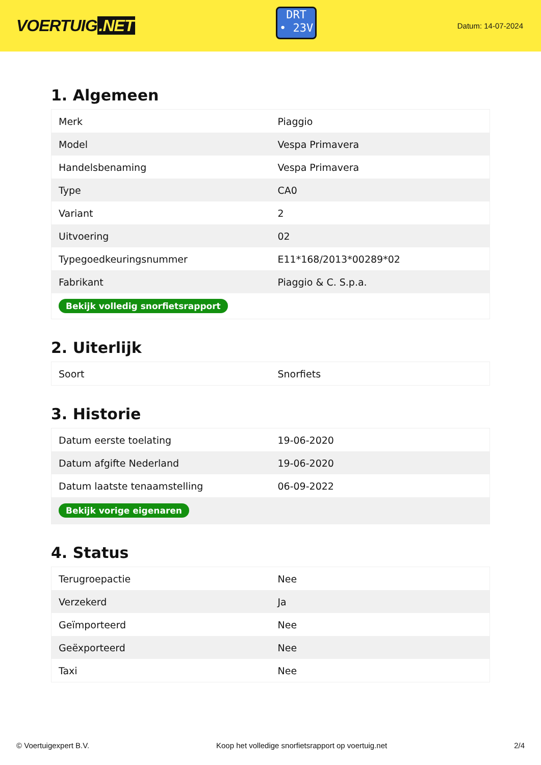VOERTUIG.NET
DRT
• 23V
Datum: 14-07-2024
1. Algemeen
| Merk | Piaggio |
| Model | Vespa Primavera |
| Handelsbenaming | Vespa Primavera |
| Type | CA0 |
| Variant | 2 |
| Uitvoering | 02 |
| Typegoedkeuringsnummer | E11*168/2013*00289*02 |
| Fabrikant | Piaggio & C. S.p.a. |
| Bekijk volledig snorfietsrapport | |
2. Uiterlijk
| Soort | Snorfiets |
3. Historie
| Datum eerste toelating | 19-06-2020 |
| Datum afgifte Nederland | 19-06-2020 |
| Datum laatste tenaamstelling | 06-09-2022 |
| Bekijk vorige eigenaren | |
4. Status
| Terugroepactie | Nee |
| Verzekerd | Ja |
| Geïmporteerd | Nee |
| Geëxporteerd | Nee |
| Taxi | Nee |
© Voertuigexpert B.V. Koop het volledige snorfietsrapport op voertuig.net 2/4